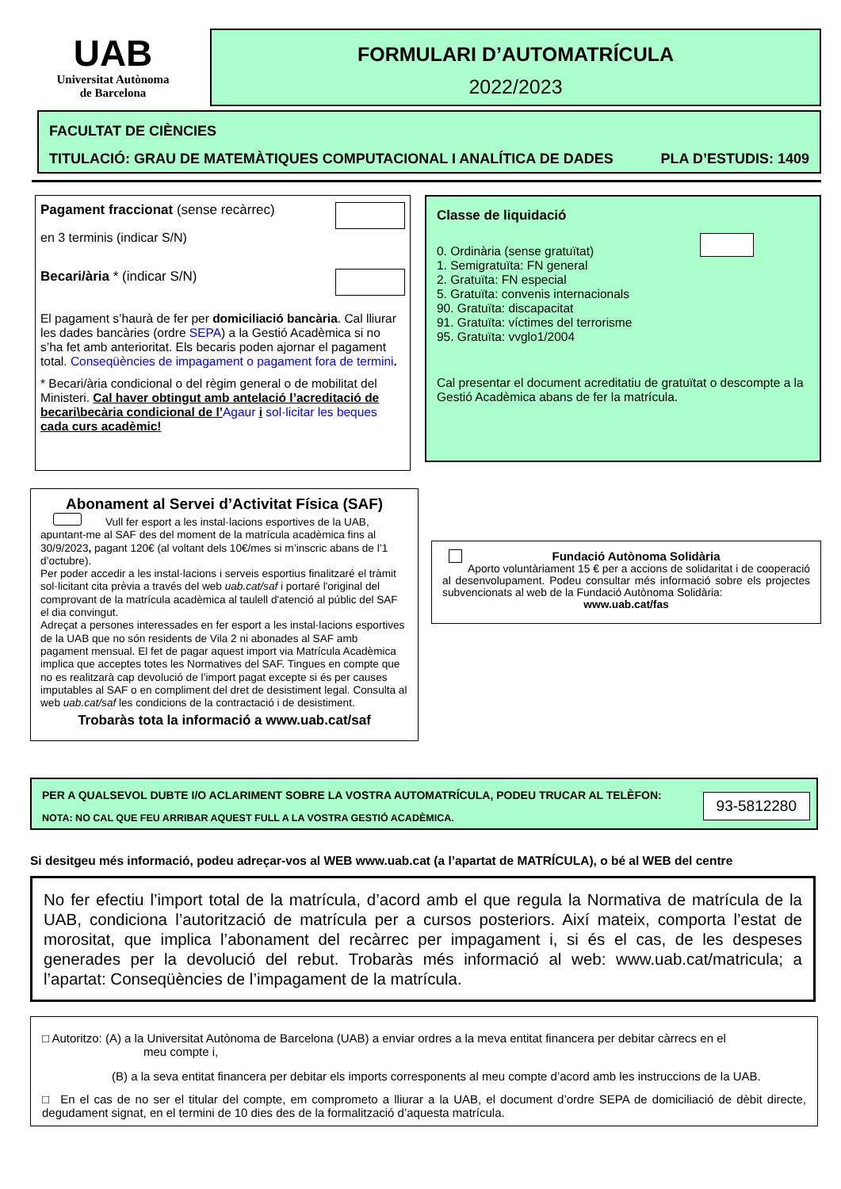UAB
Universitat Autònoma
de Barcelona
FORMULARI D’AUTOMATRÍCULA
2022/2023
FACULTAT DE CIÈNCIES
TITULACIÓ: GRAU DE MATEMÀTIQUES COMPUTACIONAL I ANALÍTICA DE DADES PLA D’ESTUDIS: 1409
Pagament fraccionat (sense recàrrec)
en 3 terminis (indicar S/N)
Becari/ària * (indicar S/N)
El pagament s’haurà de fer per domiciliació bancària. Cal lliurar les dades bancàries (ordre SEPA) a la Gestió Acadèmica si no s’ha fet amb anterioritat. Els becaris poden ajornar el pagament total. Conseqüències de impagament o pagament fora de termini.
* Becari/ària condicional o del règim general o de mobilitat del Ministeri. Cal haver obtingut amb antelació l’acreditació de becari\becària condicional de l’Agaur i sol·licitar les beques cada curs acadèmic!
Classe de liquidació
0. Ordinària (sense gratuïtat)
1. Semigratuïta: FN general
2. Gratuïta: FN especial
5. Gratuïta: convenis internacionals
90. Gratuïta: discapacitat
91. Gratuïta: víctimes del terrorisme
95. Gratuïta: vvglo1/2004
Cal presentar el document acreditatiu de gratuïtat o descompte a la Gestió Acadèmica abans de fer la matrícula.
Abonament al Servei d’Activitat Física (SAF)
Vull fer esport a les instal·lacions esportives de la UAB, apuntant-me al SAF des del moment de la matrícula acadèmica fins al 30/9/2023, pagant 120€ (al voltant dels 10€/mes si m’inscric abans de l’1 d’octubre).
Per poder accedir a les instal·lacions i serveis esportius finalitzaré el tràmit sol·licitant cita prèvia a través del web uab.cat/saf i portaré l'original del comprovant de la matrícula acadèmica al taulell d'atenció al públic del SAF el dia convingut.
Adreçat a persones interessades en fer esport a les instal·lacions esportives de la UAB que no són residents de Vila 2 ni abonades al SAF amb pagament mensual. El fet de pagar aquest import via Matrícula Acadèmica implica que acceptes totes les Normatives del SAF. Tingues en compte que no es realitzarà cap devolució de l’import pagat excepte si és per causes imputables al SAF o en compliment del dret de desistiment legal. Consulta al web uab.cat/saf les condicions de la contractació i de desistiment.
Trobaràs tota la informació a www.uab.cat/saf
Fundació Autònoma Solidària
Aporto voluntàriament 15 € per a accions de solidaritat i de cooperació al desenvolupament. Podeu consultar més informació sobre els projectes subvencionats al web de la Fundació Autònoma Solidària:
www.uab.cat/fas
PER A QUALSEVOL DUBTE I/O ACLARIMENT SOBRE LA VOSTRA AUTOMATRÍCULA, PODEU TRUCAR AL TELÈFON:
NOTA: NO CAL QUE FEU ARRIBAR AQUEST FULL A LA VOSTRA GESTIÓ ACADÈMICA.
93-5812280
Si desitgeu més informació, podeu adreçar-vos al WEB www.uab.cat (a l’apartat de MATRÍCULA), o bé al WEB del centre
No fer efectiu l’import total de la matrícula, d’acord amb el que regula la Normativa de matrícula de la UAB, condiciona l’autorització de matrícula per a cursos posteriors. Així mateix, comporta l’estat de morositat, que implica l’abonament del recàrrec per impagament i, si és el cas, de les despeses generades per la devolució del rebut. Trobaràs més informació al web: www.uab.cat/matricula; a l’apartat: Conseqüències de l’impagament de la matrícula.
□ Autoritzo: (A) a la Universitat Autònoma de Barcelona (UAB) a enviar ordres a la meva entitat financera per debitar càrrecs en el
meu compte i,
(B) a la seva entitat financera per debitar els imports corresponents al meu compte d’acord amb les instruccions de la UAB.
□ En el cas de no ser el titular del compte, em comprometo a lliurar a la UAB, el document d’ordre SEPA de domiciliació de dèbit directe, degudament signat, en el termini de 10 dies des de la formalització d’aquesta matrícula.